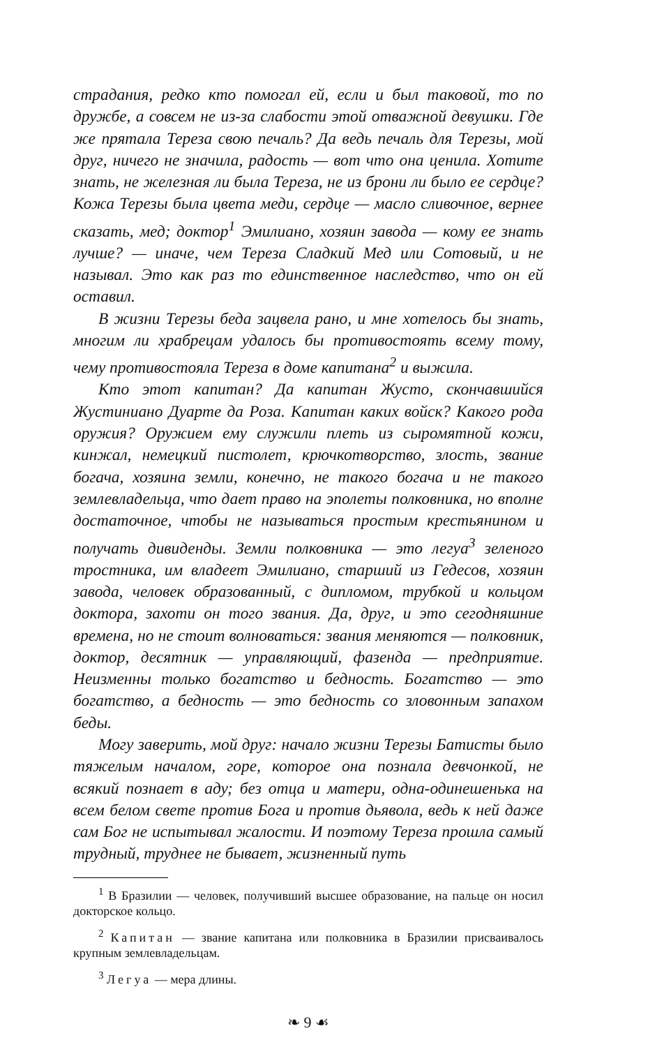страдания, редко кто помогал ей, если и был таковой, то по дружбе, а совсем не из-за слабости этой отважной девушки. Где же прятала Тереза свою печаль? Да ведь печаль для Терезы, мой друг, ничего не значила, радость — вот что она ценила. Хотите знать, не железная ли была Тереза, не из брони ли было ее сердце? Кожа Терезы была цвета меди, сердце — масло сливочное, вернее сказать, мед; доктор<sup>1</sup> Эмилиано, хозяин завода — кому ее знать лучше? — иначе, чем Тереза Сладкий Мед или Сотовый, и не называл. Это как раз то единственное наследство, что он ей оставил.
В жизни Терезы беда зацвела рано, и мне хотелось бы знать, многим ли храбрецам удалось бы противостоять всему тому, чему противостояла Тереза в доме капитана<sup>2</sup> и выжила.
Кто этот капитан? Да капитан Жусто, скончавшийся Жустиниано Дуарте да Роза. Капитан каких войск? Какого рода оружия? Оружием ему служили плеть из сыромятной кожи, кинжал, немецкий пистолет, крючкотворство, злость, звание богача, хозяина земли, конечно, не такого богача и не такого землевладельца, что дает право на эполеты полковника, но вполне достаточное, чтобы не называться простым крестьянином и получать дивиденды. Земли полковника — это легуа<sup>3</sup> зеленого тростника, им владеет Эмилиано, старший из Гедесов, хозяин завода, человек образованный, с дипломом, трубкой и кольцом доктора, захоти он того звания. Да, друг, и это сегодняшние времена, но не стоит волноваться: звания меняются — полковник, доктор, десятник — управляющий, фазенда — предприятие. Неизменны только богатство и бедность. Богатство — это богатство, а бедность — это бедность со зловонным запахом беды.
Могу заверить, мой друг: начало жизни Терезы Батисты было тяжелым началом, горе, которое она познала девчонкой, не всякий познает в аду; без отца и матери, одна-одинешенька на всем белом свете против Бога и против дьявола, ведь к ней даже сам Бог не испытывал жалости. И поэтому Тереза прошла самый трудный, труднее не бывает, жизненный путь
<sup>1</sup> В Бразилии — человек, получивший высшее образование, на пальце он носил докторское кольцо.
<sup>2</sup> Капитан — звание капитана или полковника в Бразилии присваивалось крупным землевладельцам.
<sup>3</sup> Легуа — мера длины.
❧ 9 ☙